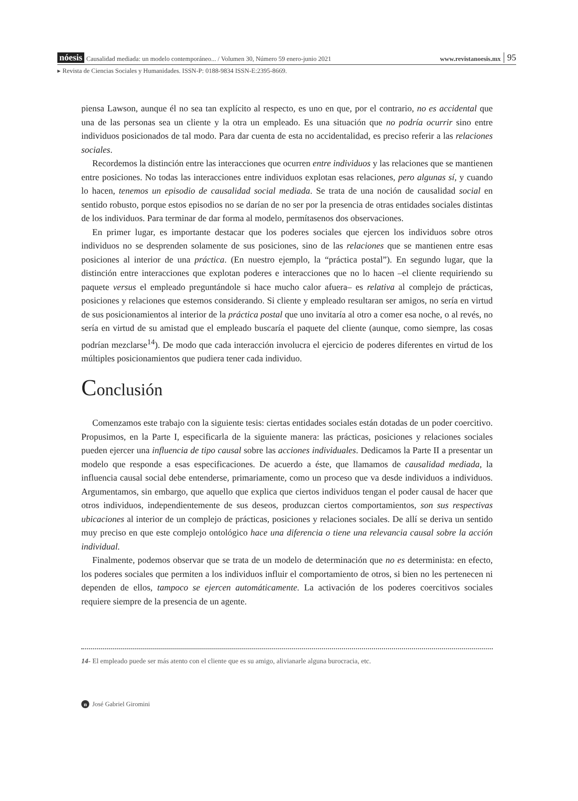nóesis Causalidad mediada: un modelo contemporáneo... / Volumen 30, Número 59 enero-junio 2021 www.revistanoesis.mx 95
▸ Revista de Ciencias Sociales y Humanidades. ISSN-P: 0188-9834 ISSN-E:2395-8669.
piensa Lawson, aunque él no sea tan explícito al respecto, es uno en que, por el contrario, no es accidental que una de las personas sea un cliente y la otra un empleado. Es una situación que no podría ocurrir sino entre individuos posicionados de tal modo. Para dar cuenta de esta no accidentalidad, es preciso referir a las relaciones sociales.
Recordemos la distinción entre las interacciones que ocurren entre individuos y las relaciones que se mantienen entre posiciones. No todas las interacciones entre individuos explotan esas relaciones, pero algunas sí, y cuando lo hacen, tenemos un episodio de causalidad social mediada. Se trata de una noción de causalidad social en sentido robusto, porque estos episodios no se darían de no ser por la presencia de otras entidades sociales distintas de los individuos. Para terminar de dar forma al modelo, permítasenos dos observaciones.
En primer lugar, es importante destacar que los poderes sociales que ejercen los individuos sobre otros individuos no se desprenden solamente de sus posiciones, sino de las relaciones que se mantienen entre esas posiciones al interior de una práctica. (En nuestro ejemplo, la “práctica postal”). En segundo lugar, que la distinción entre interacciones que explotan poderes e interacciones que no lo hacen –el cliente requiriendo su paquete versus el empleado preguntándole si hace mucho calor afuera– es relativa al complejo de prácticas, posiciones y relaciones que estemos considerando. Si cliente y empleado resultaran ser amigos, no sería en virtud de sus posicionamientos al interior de la práctica postal que uno invitaría al otro a comer esa noche, o al revés, no sería en virtud de su amistad que el empleado buscaría el paquete del cliente (aunque, como siempre, las cosas podrían mezclarse<sup>14</sup>). De modo que cada interacción involucra el ejercicio de poderes diferentes en virtud de los múltiples posicionamientos que pudiera tener cada individuo.
Conclusión
Comenzamos este trabajo con la siguiente tesis: ciertas entidades sociales están dotadas de un poder coercitivo. Propusimos, en la Parte I, especificarla de la siguiente manera: las prácticas, posiciones y relaciones sociales pueden ejercer una influencia de tipo causal sobre las acciones individuales. Dedicamos la Parte II a presentar un modelo que responde a esas especificaciones. De acuerdo a éste, que llamamos de causalidad mediada, la influencia causal social debe entenderse, primariamente, como un proceso que va desde individuos a individuos. Argumentamos, sin embargo, que aquello que explica que ciertos individuos tengan el poder causal de hacer que otros individuos, independientemente de sus deseos, produzcan ciertos comportamientos, son sus respectivas ubicaciones al interior de un complejo de prácticas, posiciones y relaciones sociales. De allí se deriva un sentido muy preciso en que este complejo ontológico hace una diferencia o tiene una relevancia causal sobre la acción individual.
Finalmente, podemos observar que se trata de un modelo de determinación que no es determinista: en efecto, los poderes sociales que permiten a los individuos influir el comportamiento de otros, si bien no les pertenecen ni dependen de ellos, tampoco se ejercen automáticamente. La activación de los poderes coercitivos sociales requiere siempre de la presencia de un agente.
14- El empleado puede ser más atento con el cliente que es su amigo, alivianarle alguna burocracia, etc.
n José Gabriel Giromini